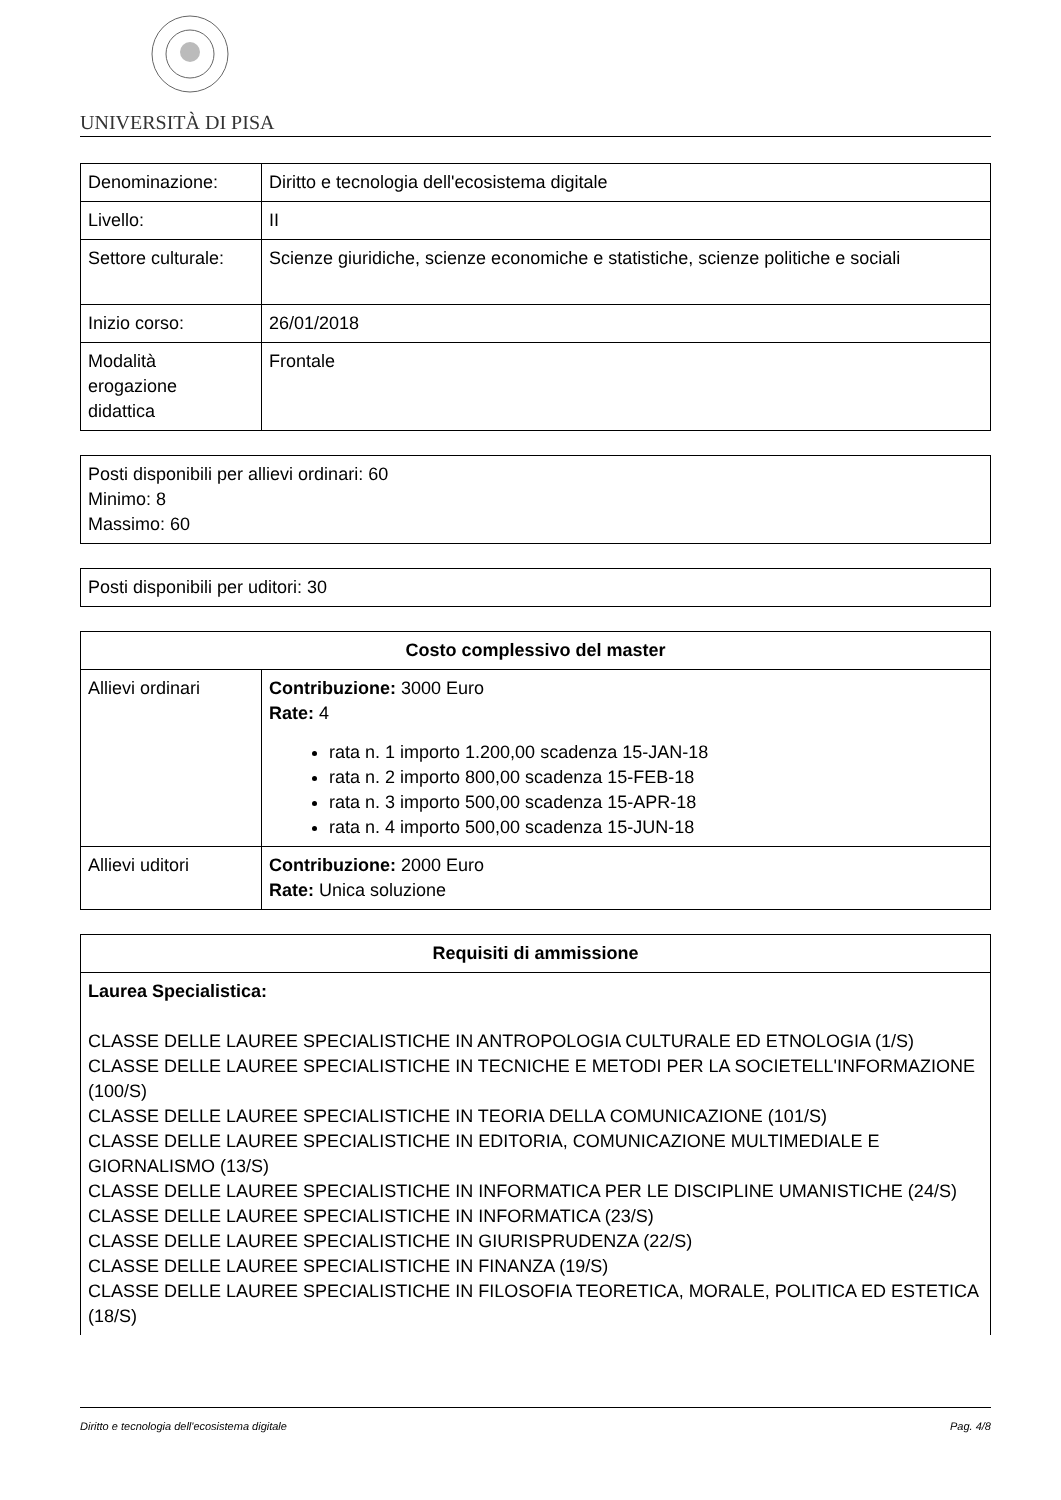UNIVERSITÀ DI PISA
| Denominazione: | Diritto e tecnologia dell'ecosistema digitale |
| Livello: | II |
| Settore culturale: | Scienze giuridiche, scienze economiche e statistiche, scienze politiche e sociali |
| Inizio corso: | 26/01/2018 |
| Modalità erogazione didattica | Frontale |
| Posti disponibili per allievi ordinari: 60 Minimo: 8 Massimo: 60 |
| Posti disponibili per uditori: 30 |
| Costo complessivo del master | |
| --- | --- |
| Allievi ordinari | Contribuzione: 3000 Euro Rate: 4 rata n. 1 importo 1.200,00 scadenza 15-JAN-18 rata n. 2 importo 800,00 scadenza 15-FEB-18 rata n. 3 importo 500,00 scadenza 15-APR-18 rata n. 4 importo 500,00 scadenza 15-JUN-18 |
| Allievi uditori | Contribuzione: 2000 Euro Rate: Unica soluzione |
| Requisiti di ammissione |
| --- |
| Laurea Specialistica: CLASSE DELLE LAUREE SPECIALISTICHE IN ANTROPOLOGIA CULTURALE ED ETNOLOGIA (1/S) CLASSE DELLE LAUREE SPECIALISTICHE IN TECNICHE E METODI PER LA SOCIETELL'INFORMAZIONE (100/S) CLASSE DELLE LAUREE SPECIALISTICHE IN TEORIA DELLA COMUNICAZIONE (101/S) CLASSE DELLE LAUREE SPECIALISTICHE IN EDITORIA, COMUNICAZIONE MULTIMEDIALE E GIORNALISMO (13/S) CLASSE DELLE LAUREE SPECIALISTICHE IN INFORMATICA PER LE DISCIPLINE UMANISTICHE (24/S) CLASSE DELLE LAUREE SPECIALISTICHE IN INFORMATICA (23/S) CLASSE DELLE LAUREE SPECIALISTICHE IN GIURISPRUDENZA (22/S) CLASSE DELLE LAUREE SPECIALISTICHE IN FINANZA (19/S) CLASSE DELLE LAUREE SPECIALISTICHE IN FILOSOFIA TEORETICA, MORALE, POLITICA ED ESTETICA (18/S) |
Diritto e tecnologia dell'ecosistema digitale Pag. 4/8